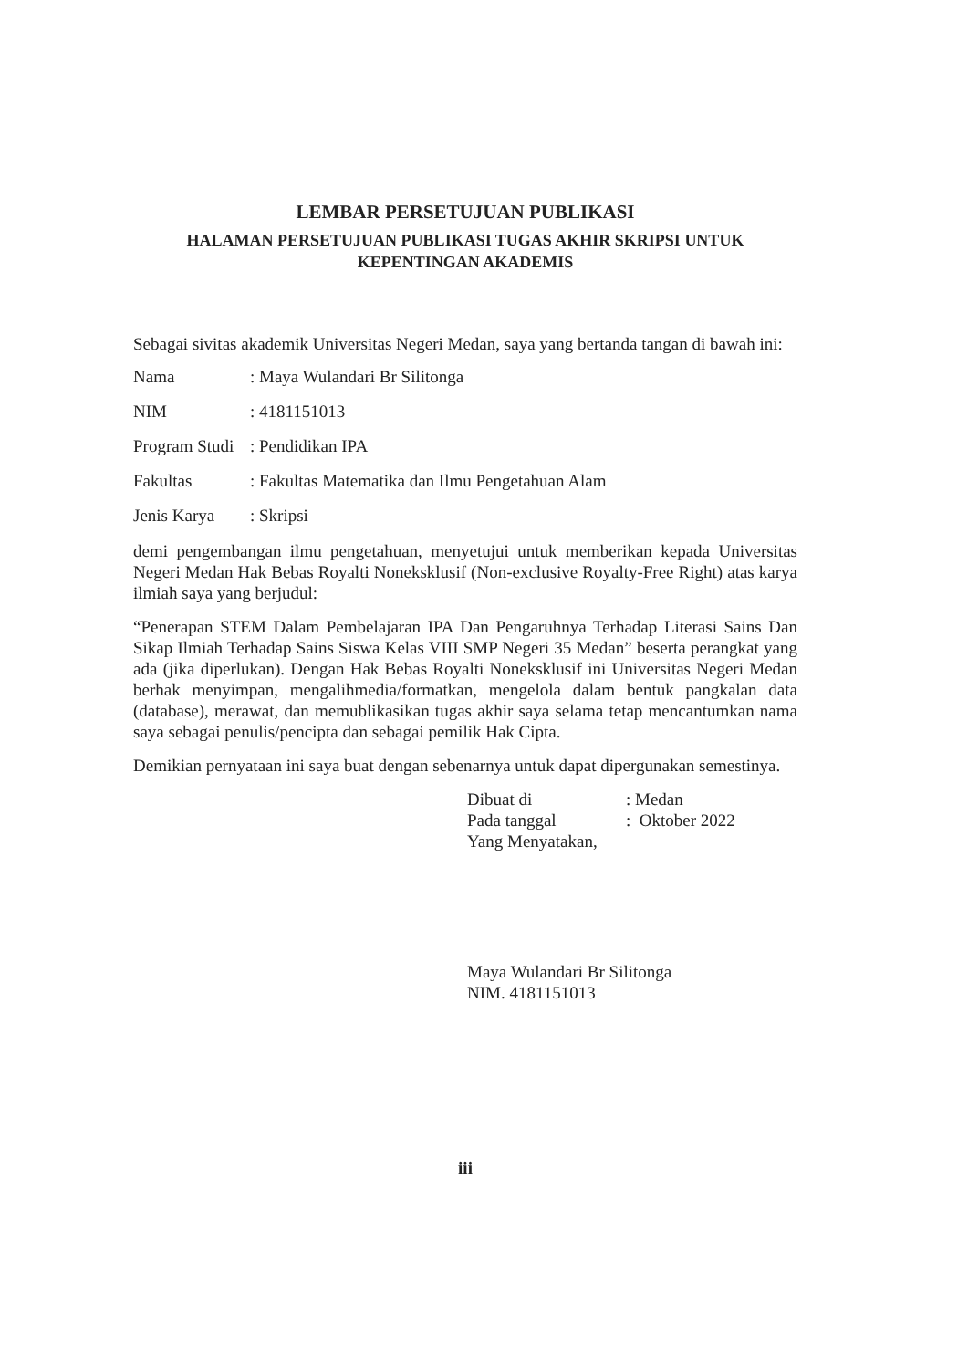LEMBAR PERSETUJUAN PUBLIKASI
HALAMAN PERSETUJUAN PUBLIKASI TUGAS AKHIR SKRIPSI UNTUK KEPENTINGAN AKADEMIS
Sebagai sivitas akademik Universitas Negeri Medan, saya yang bertanda tangan di bawah ini:
Nama: Maya Wulandari Br Silitonga
NIM: 4181151013
Program Studi: Pendidikan IPA
Fakultas: Fakultas Matematika dan Ilmu Pengetahuan Alam
Jenis Karya: Skripsi
demi pengembangan ilmu pengetahuan, menyetujui untuk memberikan kepada Universitas Negeri Medan Hak Bebas Royalti Noneksklusif (Non-exclusive Royalty-Free Right) atas karya ilmiah saya yang berjudul:
“Penerapan STEM Dalam Pembelajaran IPA Dan Pengaruhnya Terhadap Literasi Sains Dan Sikap Ilmiah Terhadap Sains Siswa Kelas VIII SMP Negeri 35 Medan” beserta perangkat yang ada (jika diperlukan). Dengan Hak Bebas Royalti Noneksklusif ini Universitas Negeri Medan berhak menyimpan, mengalihmedia/formatkan, mengelola dalam bentuk pangkalan data (database), merawat, dan memublikasikan tugas akhir saya selama tetap mencantumkan nama saya sebagai penulis/pencipta dan sebagai pemilik Hak Cipta.
Demikian pernyataan ini saya buat dengan sebenarnya untuk dapat dipergunakan semestinya.
Dibuat di: Medan
Pada tanggal: Oktober 2022
Yang Menyatakan,
Maya Wulandari Br Silitonga
NIM. 4181151013
iii